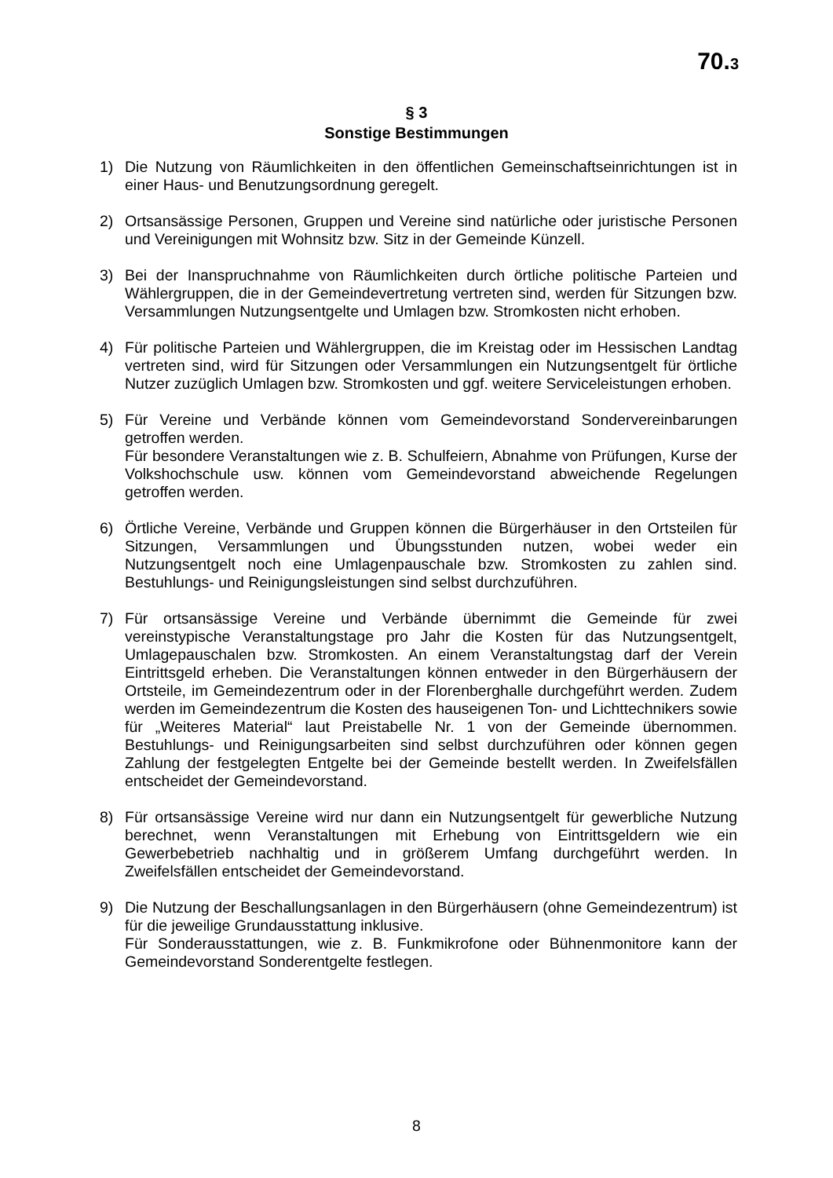70.3
§ 3
Sonstige Bestimmungen
1) Die Nutzung von Räumlichkeiten in den öffentlichen Gemeinschaftseinrichtungen ist in einer Haus- und Benutzungsordnung geregelt.
2) Ortsansässige Personen, Gruppen und Vereine sind natürliche oder juristische Personen und Vereinigungen mit Wohnsitz bzw. Sitz in der Gemeinde Künzell.
3) Bei der Inanspruchnahme von Räumlichkeiten durch örtliche politische Parteien und Wählergruppen, die in der Gemeindevertretung vertreten sind, werden für Sitzungen bzw. Versammlungen Nutzungsentgelte und Umlagen bzw. Stromkosten nicht erhoben.
4) Für politische Parteien und Wählergruppen, die im Kreistag oder im Hessischen Landtag vertreten sind, wird für Sitzungen oder Versammlungen ein Nutzungsentgelt für örtliche Nutzer zuzüglich Umlagen bzw. Stromkosten und ggf. weitere Serviceleistungen erhoben.
5) Für Vereine und Verbände können vom Gemeindevorstand Sondervereinbarungen getroffen werden.
Für besondere Veranstaltungen wie z. B. Schulfeiern, Abnahme von Prüfungen, Kurse der Volkshochschule usw. können vom Gemeindevorstand abweichende Regelungen getroffen werden.
6) Örtliche Vereine, Verbände und Gruppen können die Bürgerhäuser in den Ortsteilen für Sitzungen, Versammlungen und Übungsstunden nutzen, wobei weder ein Nutzungsentgelt noch eine Umlagenpauschale bzw. Stromkosten zu zahlen sind. Bestuhlungs- und Reinigungsleistungen sind selbst durchzuführen.
7) Für ortsansässige Vereine und Verbände übernimmt die Gemeinde für zwei vereinstypische Veranstaltungstage pro Jahr die Kosten für das Nutzungsentgelt, Umlagepauschalen bzw. Stromkosten. An einem Veranstaltungstag darf der Verein Eintrittsgeld erheben. Die Veranstaltungen können entweder in den Bürgerhäusern der Ortsteile, im Gemeindezentrum oder in der Florenberghalle durchgeführt werden. Zudem werden im Gemeindezentrum die Kosten des hauseigenen Ton- und Lichttechnikers sowie für „Weiteres Material“ laut Preistabelle Nr. 1 von der Gemeinde übernommen. Bestuhlungs- und Reinigungsarbeiten sind selbst durchzuführen oder können gegen Zahlung der festgelegten Entgelte bei der Gemeinde bestellt werden. In Zweifelsfällen entscheidet der Gemeindevorstand.
8) Für ortsansässige Vereine wird nur dann ein Nutzungsentgelt für gewerbliche Nutzung berechnet, wenn Veranstaltungen mit Erhebung von Eintrittsgeldern wie ein Gewerbebetrieb nachhaltig und in größerem Umfang durchgeführt werden. In Zweifelsfällen entscheidet der Gemeindevorstand.
9) Die Nutzung der Beschallungsanlagen in den Bürgerhäusern (ohne Gemeindezentrum) ist für die jeweilige Grundausstattung inklusive.
Für Sonderausstattungen, wie z. B. Funkmikrofone oder Bühnenmonitore kann der Gemeindevorstand Sonderentgelte festlegen.
8